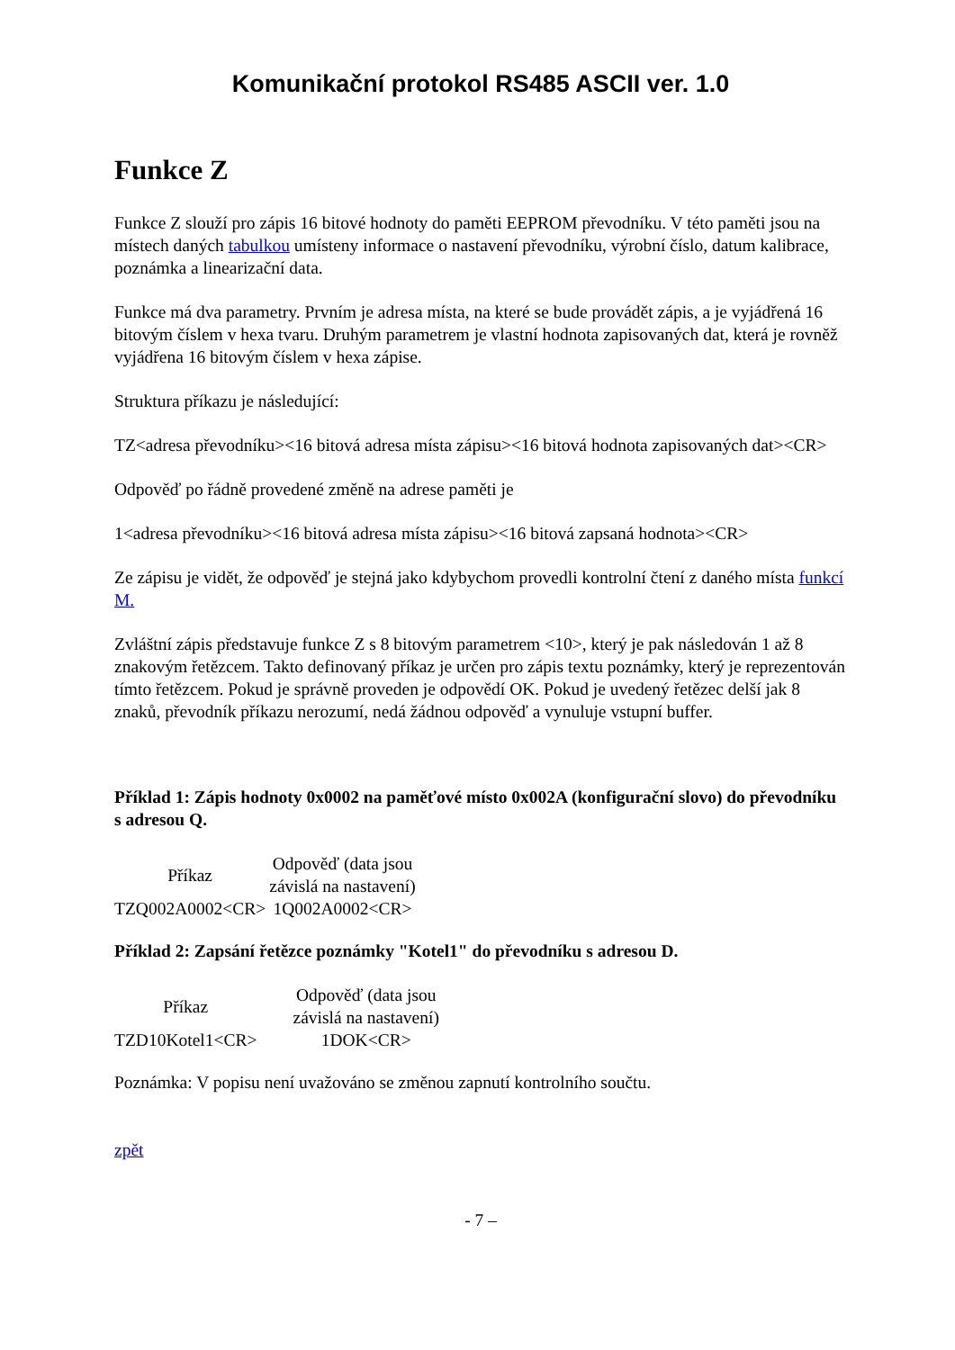Komunikační protokol RS485 ASCII ver. 1.0
Funkce Z
Funkce Z slouží pro zápis 16 bitové hodnoty do paměti EEPROM převodníku. V této paměti jsou na místech daných tabulkou umísteny informace o nastavení převodníku, výrobní číslo, datum kalibrace, poznámka a linearizační data.
Funkce má dva parametry. Prvním je adresa místa, na které se bude provádět zápis, a je vyjádřená 16 bitovým číslem v hexa tvaru. Druhým parametrem je vlastní hodnota zapisovaných dat, která je rovněž vyjádřena 16 bitovým číslem v hexa zápise.
Struktura příkazu je následující:
TZ<adresa převodníku><16 bitová adresa místa zápisu><16 bitová hodnota zapisovaných dat><CR>
Odpověď po řádně provedené změně na adrese paměti je
1<adresa převodníku><16 bitová adresa místa zápisu><16 bitová zapsaná hodnota><CR>
Ze zápisu je vidět, že odpověď je stejná jako kdybychom provedli kontrolní čtení z daného místa funkcí M.
Zvláštní zápis představuje funkce Z s 8 bitovým parametrem <10>, který je pak následován 1 až 8 znakovým řetězcem. Takto definovaný příkaz je určen pro zápis textu poznámky, který je reprezentován tímto řetězcem. Pokud je správně proveden je odpovědí OK. Pokud je uvedený řetězec delší jak 8 znaků, převodník příkazu nerozumí, nedá žádnou odpověď a vynuluje vstupní buffer.
Příklad 1: Zápis hodnoty 0x0002 na paměťové místo 0x002A (konfigurační slovo) do převodníku s adresou Q.
| Příkaz | Odpověď (data jsou závislá na nastavení) |
| --- | --- |
| TZQ002A0002<CR> | 1Q002A0002<CR> |
Příklad 2: Zapsání řetězce poznámky "Kotel1" do převodníku s adresou D.
| Příkaz | Odpověď (data jsou závislá na nastavení) |
| --- | --- |
| TZD10Kotel1<CR> | 1DOK<CR> |
Poznámka: V popisu není uvažováno se změnou zapnutí kontrolního součtu.
zpět
- 7 –